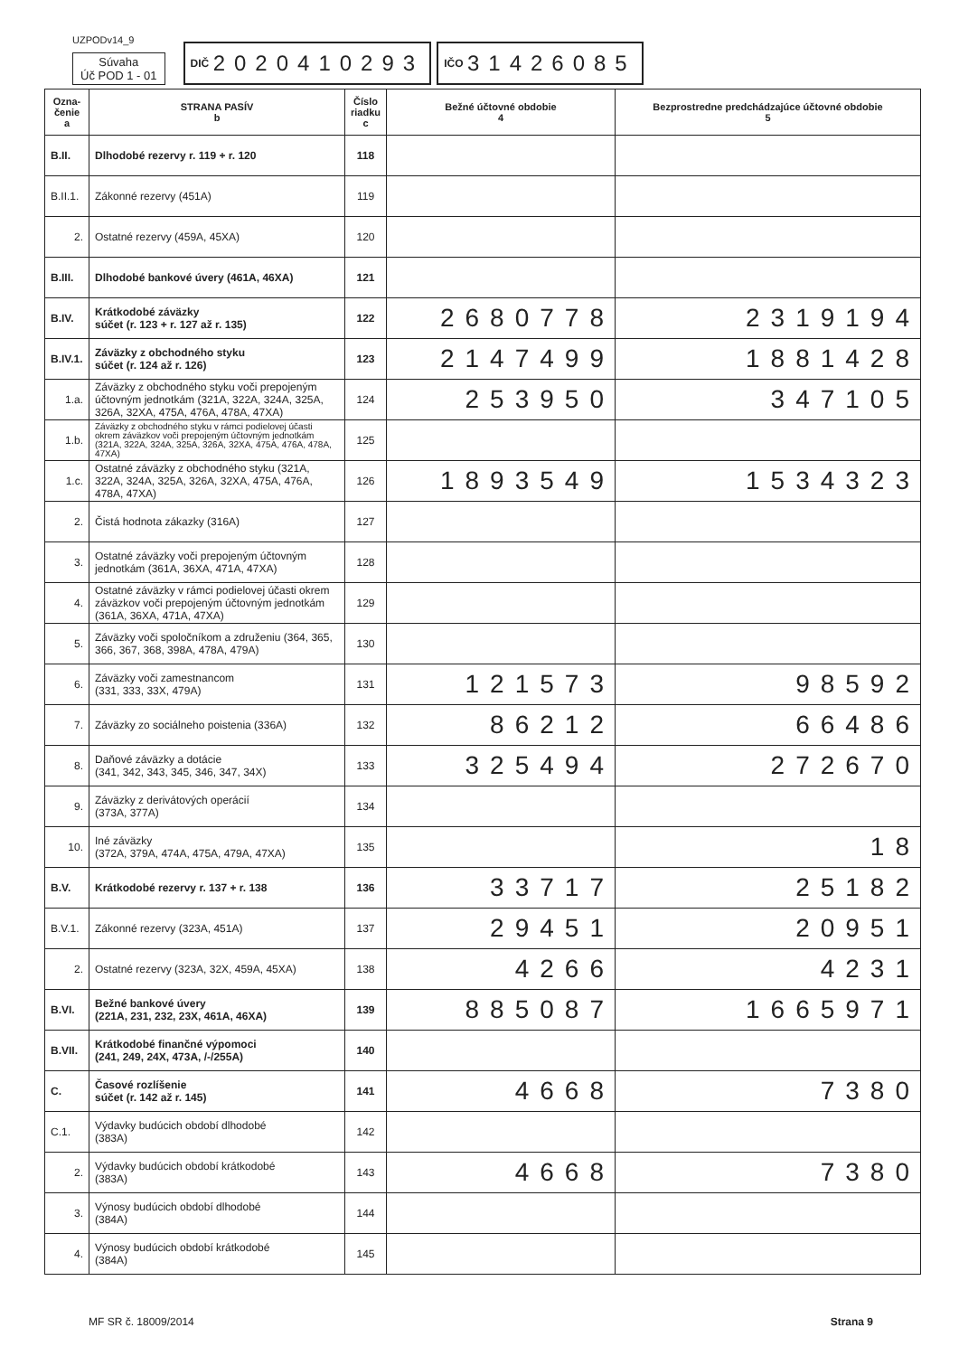UZPODv14_9
Súvaha
Úč POD 1 - 01
DIČ 2020410293
IČO 31426085
| Ozna- čenie a | STRANA PASÍV b | Číslo riadku c | Bežné účtovné obdobie 4 | Bezprostredne predchádzajúce účtovné obdobie 5 |
| --- | --- | --- | --- | --- |
| B.II. | Dlhodobé rezervy r. 119 + r. 120 | 118 | | |
| B.II.1. | Zákonné rezervy (451A) | 119 | | |
| 2. | Ostatné rezervy (459A, 45XA) | 120 | | |
| B.III. | Dlhodobé bankové úvery (461A, 46XA) | 121 | | |
| B.IV. | Krátkodobé záväzky súčet (r. 123 + r. 127 až r. 135) | 122 | 2680778 | 2319194 |
| B.IV.1. | Záväzky z obchodného styku súčet (r. 124 až r. 126) | 123 | 2147499 | 1881428 |
| 1.a. | Záväzky z obchodného styku voči prepojeným účtovným jednotkám (321A, 322A, 324A, 325A, 326A, 32XA, 475A, 476A, 478A, 47XA) | 124 | 253950 | 347105 |
| 1.b. | Záväzky z obchodného styku v rámci podielovej účasti okrem záväzkov voči prepojeným účtovným jednotkám (321A, 322A, 324A, 325A, 326A, 32XA, 475A, 476A, 478A, 47XA) | 125 | | |
| 1.c. | Ostatné záväzky z obchodného styku (321A, 322A, 324A, 325A, 326A, 32XA, 475A, 476A, 478A, 47XA) | 126 | 1893549 | 1534323 |
| 2. | Čistá hodnota zákazky (316A) | 127 | | |
| 3. | Ostatné záväzky voči prepojeným účtovným jednotkám (361A, 36XA, 471A, 47XA) | 128 | | |
| 4. | Ostatné záväzky v rámci podielovej účasti okrem záväzkov voči prepojeným účtovným jednotkám (361A, 36XA, 471A, 47XA) | 129 | | |
| 5. | Záväzky voči spoločníkom a združeniu (364, 365, 366, 367, 368, 398A, 478A, 479A) | 130 | | |
| 6. | Záväzky voči zamestnancom (331, 333, 33X, 479A) | 131 | 121573 | 98592 |
| 7. | Záväzky zo sociálneho poistenia (336A) | 132 | 86212 | 66486 |
| 8. | Daňové záväzky a dotácie (341, 342, 343, 345, 346, 347, 34X) | 133 | 325494 | 272670 |
| 9. | Záväzky z derivátových operácií (373A, 377A) | 134 | | |
| 10. | Iné záväzky (372A, 379A, 474A, 475A, 479A, 47XA) | 135 | | 18 |
| B.V. | Krátkodobé rezervy r. 137 + r. 138 | 136 | 33717 | 25182 |
| B.V.1. | Zákonné rezervy (323A, 451A) | 137 | 29451 | 20951 |
| 2. | Ostatné rezervy (323A, 32X, 459A, 45XA) | 138 | 4266 | 4231 |
| B.VI. | Bežné bankové úvery (221A, 231, 232, 23X, 461A, 46XA) | 139 | 885087 | 1665971 |
| B.VII. | Krátkodobé finančné výpomoci (241, 249, 24X, 473A, /-/255A) | 140 | | |
| C. | Časové rozlíšenie súčet (r. 142 až r. 145) | 141 | 4668 | 7380 |
| C.1. | Výdavky budúcich období dlhodobé (383A) | 142 | | |
| 2. | Výdavky budúcich období krátkodobé (383A) | 143 | 4668 | 7380 |
| 3. | Výnosy budúcich období dlhodobé (384A) | 144 | | |
| 4. | Výnosy budúcich období krátkodobé (384A) | 145 | | |
MF SR č. 18009/2014 Strana 9